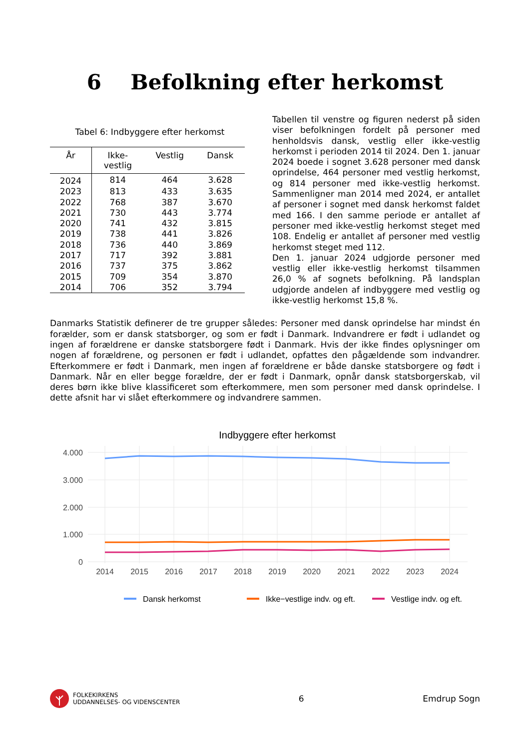6 Befolkning efter herkomst
Tabel 6: Indbyggere efter herkomst
| År | Ikke- vestlig | Vestlig | Dansk |
| --- | --- | --- | --- |
| 2024 | 814 | 464 | 3.628 |
| 2023 | 813 | 433 | 3.635 |
| 2022 | 768 | 387 | 3.670 |
| 2021 | 730 | 443 | 3.774 |
| 2020 | 741 | 432 | 3.815 |
| 2019 | 738 | 441 | 3.826 |
| 2018 | 736 | 440 | 3.869 |
| 2017 | 717 | 392 | 3.881 |
| 2016 | 737 | 375 | 3.862 |
| 2015 | 709 | 354 | 3.870 |
| 2014 | 706 | 352 | 3.794 |
Tabellen til venstre og figuren nederst på siden viser befolkningen fordelt på personer med henholdsvis dansk, vestlig eller ikke-vestlig herkomst i perioden 2014 til 2024. Den 1. januar 2024 boede i sognet 3.628 personer med dansk oprindelse, 464 personer med vestlig herkomst, og 814 personer med ikke-vestlig herkomst. Sammenligner man 2014 med 2024, er antallet af personer i sognet med dansk herkomst faldet med 166. I den samme periode er antallet af personer med ikke-vestlig herkomst steget med 108. Endelig er antallet af personer med vestlig herkomst steget med 112.
Den 1. januar 2024 udgjorde personer med vestlig eller ikke-vestlig herkomst tilsammen 26,0 % af sognets befolkning. På landsplan udgjorde andelen af indbyggere med vestlig og ikke-vestlig herkomst 15,8 %.
Danmarks Statistik definerer de tre grupper således: Personer med dansk oprindelse har mindst én forælder, som er dansk statsborger, og som er født i Danmark. Indvandrere er født i udlandet og ingen af forældrene er danske statsborgere født i Danmark. Hvis der ikke findes oplysninger om nogen af forældrene, og personen er født i udlandet, opfattes den pågældende som indvandrer. Efterkommere er født i Danmark, men ingen af forældrene er både danske statsborgere og født i Danmark. Når en eller begge forældre, der er født i Danmark, opnår dansk statsborgerskab, vil deres børn ikke blive klassificeret som efterkommere, men som personer med dansk oprindelse. I dette afsnit har vi slået efterkommere og indvandrere sammen.
Indbyggere efter herkomst
4.000
3.000
2.000
1.000
0
2014
2015
2016
2017
2018
2019
2020
2021
2022
2023
2024
Dansk herkomst
Ikke−vestlige indv. og eft.
Vestlige indv. og eft.
FOLKEKIRKENS
UDDANNELSES- OG VIDENSCENTER
6 Emdrup Sogn